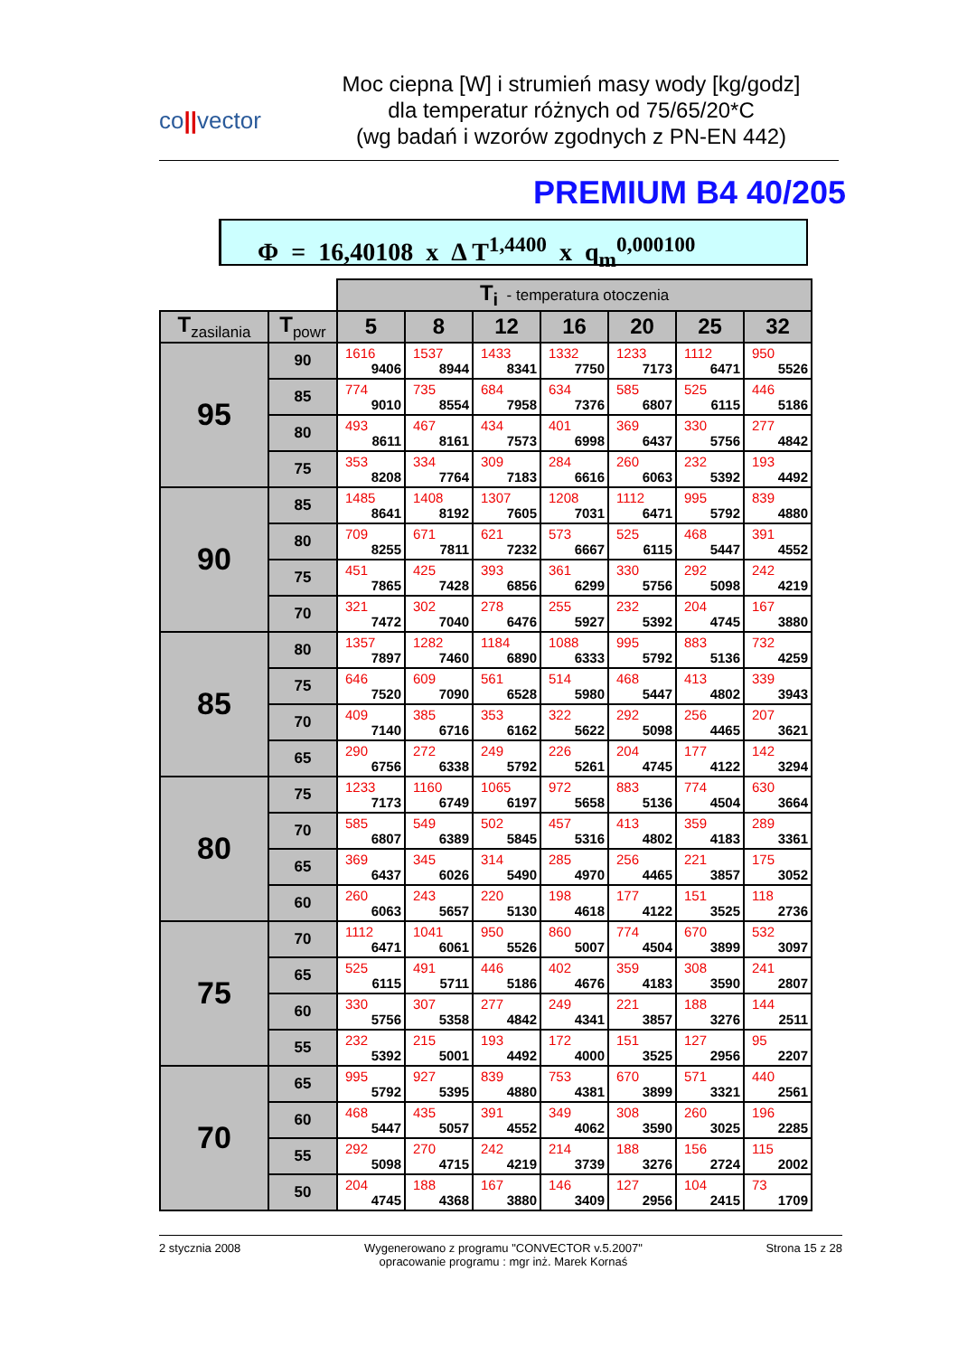co||vector
Moc ciepna [W] i strumień masy wody [kg/godz]
dla temperatur różnych od 75/65/20*C
(wg badań i wzorów zgodnych z PN-EN 442)
PREMIUM B4 40/205
Φ = 16,40108 x Δ T<sup>1,4400</sup> x q<sub>m</sub><sup>0,000100</sup>
| | | T<sub>i</sub> - temperatura otoczenia | | | | | | |
| T<sub>zasilania</sub> | T<sub>powr</sub> | 5 | 8 | 12 | 16 | 20 | 25 | 32 |
| 95 | 90 | 1616 9406 | 1537 8944 | 1433 8341 | 1332 7750 | 1233 7173 | 1112 6471 | 950 5526 |
| | 85 | 774 9010 | 735 8554 | 684 7958 | 634 7376 | 585 6807 | 525 6115 | 446 5186 |
| | 80 | 493 8611 | 467 8161 | 434 7573 | 401 6998 | 369 6437 | 330 5756 | 277 4842 |
| | 75 | 353 8208 | 334 7764 | 309 7183 | 284 6616 | 260 6063 | 232 5392 | 193 4492 |
| 90 | 85 | 1485 8641 | 1408 8192 | 1307 7605 | 1208 7031 | 1112 6471 | 995 5792 | 839 4880 |
| | 80 | 709 8255 | 671 7811 | 621 7232 | 573 6667 | 525 6115 | 468 5447 | 391 4552 |
| | 75 | 451 7865 | 425 7428 | 393 6856 | 361 6299 | 330 5756 | 292 5098 | 242 4219 |
| | 70 | 321 7472 | 302 7040 | 278 6476 | 255 5927 | 232 5392 | 204 4745 | 167 3880 |
| 85 | 80 | 1357 7897 | 1282 7460 | 1184 6890 | 1088 6333 | 995 5792 | 883 5136 | 732 4259 |
| | 75 | 646 7520 | 609 7090 | 561 6528 | 514 5980 | 468 5447 | 413 4802 | 339 3943 |
| | 70 | 409 7140 | 385 6716 | 353 6162 | 322 5622 | 292 5098 | 256 4465 | 207 3621 |
| | 65 | 290 6756 | 272 6338 | 249 5792 | 226 5261 | 204 4745 | 177 4122 | 142 3294 |
| 80 | 75 | 1233 7173 | 1160 6749 | 1065 6197 | 972 5658 | 883 5136 | 774 4504 | 630 3664 |
| | 70 | 585 6807 | 549 6389 | 502 5845 | 457 5316 | 413 4802 | 359 4183 | 289 3361 |
| | 65 | 369 6437 | 345 6026 | 314 5490 | 285 4970 | 256 4465 | 221 3857 | 175 3052 |
| | 60 | 260 6063 | 243 5657 | 220 5130 | 198 4618 | 177 4122 | 151 3525 | 118 2736 |
| 75 | 70 | 1112 6471 | 1041 6061 | 950 5526 | 860 5007 | 774 4504 | 670 3899 | 532 3097 |
| | 65 | 525 6115 | 491 5711 | 446 5186 | 402 4676 | 359 4183 | 308 3590 | 241 2807 |
| | 60 | 330 5756 | 307 5358 | 277 4842 | 249 4341 | 221 3857 | 188 3276 | 144 2511 |
| | 55 | 232 5392 | 215 5001 | 193 4492 | 172 4000 | 151 3525 | 127 2956 | 95 2207 |
| 70 | 65 | 995 5792 | 927 5395 | 839 4880 | 753 4381 | 670 3899 | 571 3321 | 440 2561 |
| | 60 | 468 5447 | 435 5057 | 391 4552 | 349 4062 | 308 3590 | 260 3025 | 196 2285 |
| | 55 | 292 5098 | 270 4715 | 242 4219 | 214 3739 | 188 3276 | 156 2724 | 115 2002 |
| | 50 | 204 4745 | 188 4368 | 167 3880 | 146 3409 | 127 2956 | 104 2415 | 73 1709 |
2 stycznia 2008 Wygenerowano z programu "CONVECTOR v.5.2007"
opracowanie programu : mgr inż. Marek Kornaś
Strona 15 z 28